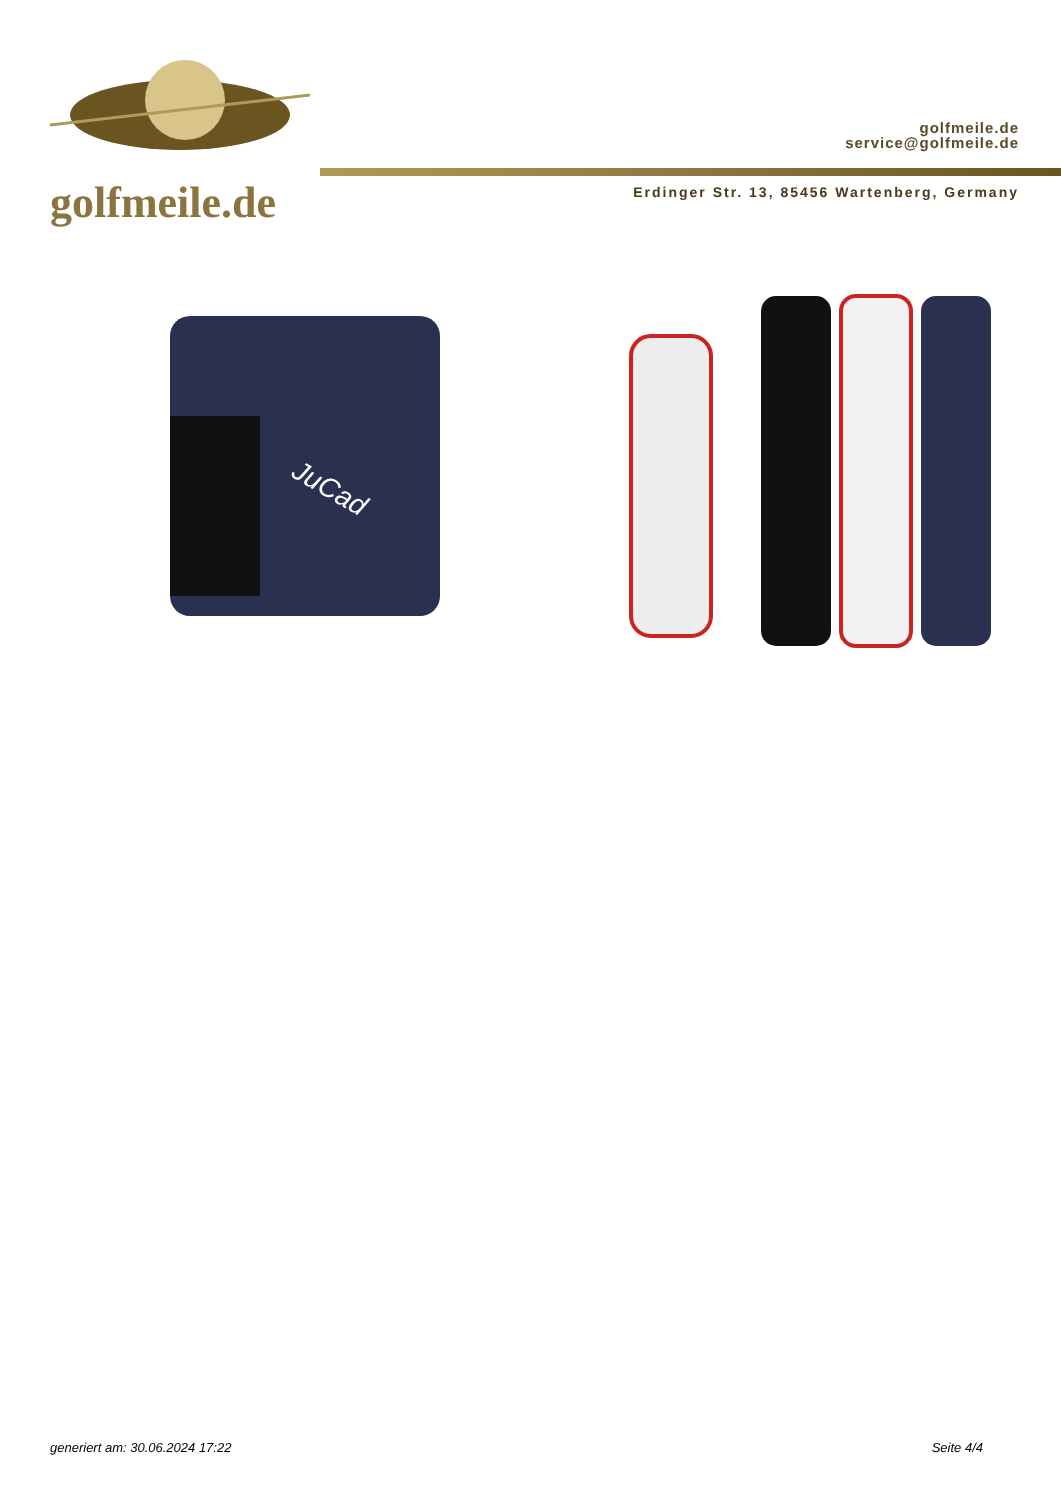golfmeile.de
golfmeile.de
service@golfmeile.de
Erdinger Str. 13, 85456 Wartenberg, Germany
JuCad
generiert am: 30.06.2024 17:22 Seite 4/4